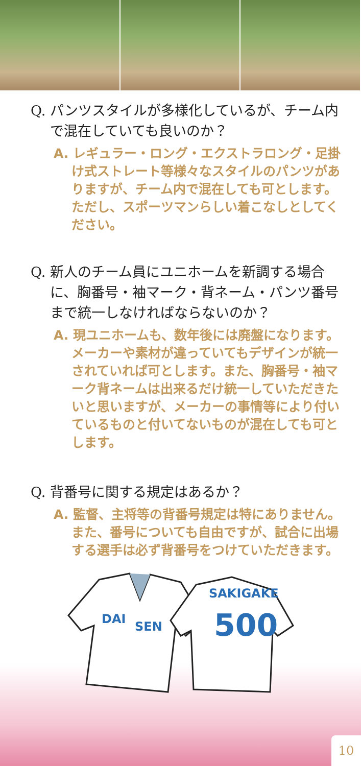Q. パンツスタイルが多様化しているが、チーム内で混在していても良いのか？
A. レギュラー・ロング・エクストラロング・足掛け式ストレート等様々なスタイルのパンツがありますが、チーム内で混在しても可とします。ただし、スポーツマンらしい着こなしとしてください。
Q. 新人のチーム員にユニホームを新調する場合に、胸番号・袖マーク・背ネーム・パンツ番号まで統一しなければならないのか？
A. 現ユニホームも、数年後には廃盤になります。メーカーや素材が違っていてもデザインが統一されていれば可とします。また、胸番号・袖マーク背ネームは出来るだけ統一していただきたいと思いますが、メーカーの事情等により付いているものと付いてないものが混在しても可とします。
Q. 背番号に関する規定はあるか？
A. 監督、主将等の背番号規定は特にありません。また、番号についても自由ですが、試合に出場する選手は必ず背番号をつけていただきます。
DAI
SEN
SAKIGAKE
500
10